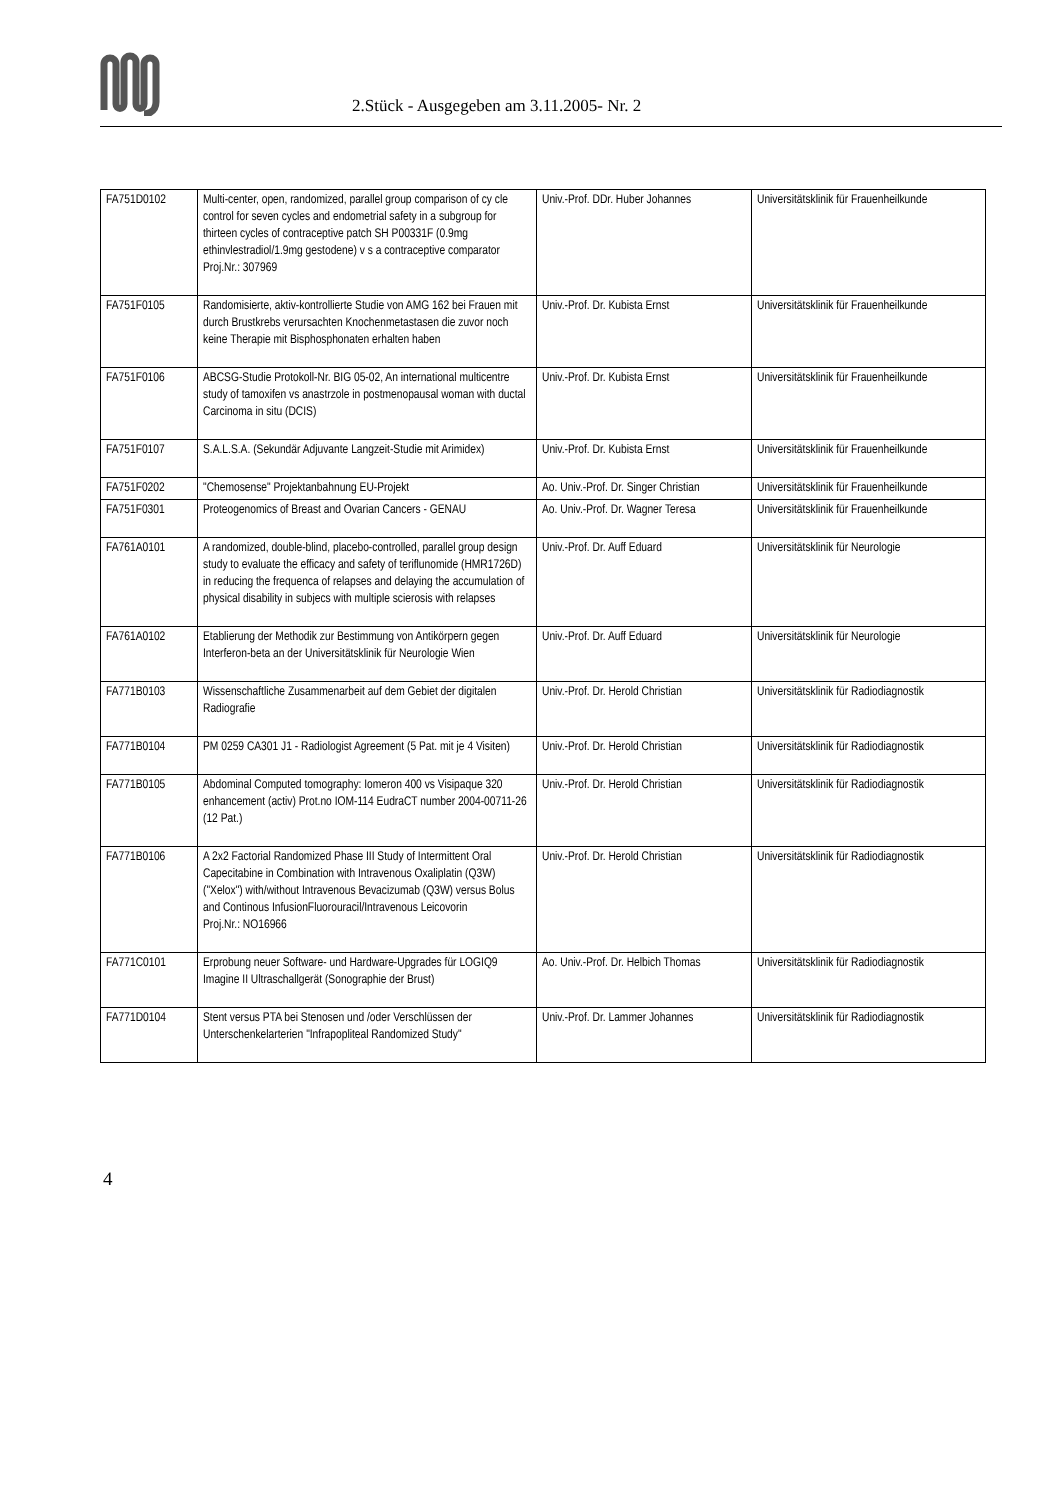2.Stück - Ausgegeben am 3.11.2005- Nr. 2
| FA751D0102 | Multi-center, open, randomized, parallel group comparison of cy cle control for seven cycles and endometrial safety in a subgroup for thirteen cycles of contraceptive patch SH P00331F (0.9mg ethinvlestradiol/1.9mg gestodene) v s a contraceptive comparator Proj.Nr.: 307969 | Univ.-Prof. DDr. Huber Johannes | Universitätsklinik für Frauenheilkunde |
| FA751F0105 | Randomisierte, aktiv-kontrollierte Studie von AMG 162 bei Frauen mit durch Brustkrebs verursachten Knochenmetastasen die zuvor noch keine Therapie mit Bisphosphonaten erhalten haben | Univ.-Prof. Dr. Kubista Ernst | Universitätsklinik für Frauenheilkunde |
| FA751F0106 | ABCSG-Studie Protokoll-Nr. BIG 05-02, An international multicentre study of tamoxifen vs anastrzole in postmenopausal woman with ductal Carcinoma in situ (DCIS) | Univ.-Prof. Dr. Kubista Ernst | Universitätsklinik für Frauenheilkunde |
| FA751F0107 | S.A.L.S.A. (Sekundär Adjuvante Langzeit-Studie mit Arimidex) | Univ.-Prof. Dr. Kubista Ernst | Universitätsklinik für Frauenheilkunde |
| FA751F0202 | "Chemosense" Projektanbahnung EU-Projekt | Ao. Univ.-Prof. Dr. Singer Christian | Universitätsklinik für Frauenheilkunde |
| FA751F0301 | Proteogenomics of Breast and Ovarian Cancers - GENAU | Ao. Univ.-Prof. Dr. Wagner Teresa | Universitätsklinik für Frauenheilkunde |
| FA761A0101 | A randomized, double-blind, placebo-controlled, parallel group design study to evaluate the efficacy and safety of teriflunomide (HMR1726D) in reducing the frequenca of relapses and delaying the accumulation of physical disability in subjecs with multiple scierosis with relapses | Univ.-Prof. Dr. Auff Eduard | Universitätsklinik für Neurologie |
| FA761A0102 | Etablierung der Methodik zur Bestimmung von Antikörpern gegen Interferon-beta an der Universitätsklinik für Neurologie Wien | Univ.-Prof. Dr. Auff Eduard | Universitätsklinik für Neurologie |
| FA771B0103 | Wissenschaftliche Zusammenarbeit auf dem Gebiet der digitalen Radiografie | Univ.-Prof. Dr. Herold Christian | Universitätsklinik für Radiodiagnostik |
| FA771B0104 | PM 0259 CA301 J1 - Radiologist Agreement (5 Pat. mit je 4 Visiten) | Univ.-Prof. Dr. Herold Christian | Universitätsklinik für Radiodiagnostik |
| FA771B0105 | Abdominal Computed tomography: Iomeron 400 vs Visipaque 320 enhancement (activ) Prot.no IOM-114 EudraCT number 2004-00711-26 (12 Pat.) | Univ.-Prof. Dr. Herold Christian | Universitätsklinik für Radiodiagnostik |
| FA771B0106 | A 2x2 Factorial Randomized Phase III Study of Intermittent Oral Capecitabine in Combination with Intravenous Oxaliplatin (Q3W) ("Xelox") with/without Intravenous Bevacizumab (Q3W) versus Bolus and Continous InfusionFluorouracil/Intravenous Leicovorin Proj.Nr.: NO16966 | Univ.-Prof. Dr. Herold Christian | Universitätsklinik für Radiodiagnostik |
| FA771C0101 | Erprobung neuer Software- und Hardware-Upgrades für LOGIQ9 Imagine II Ultraschallgerät (Sonographie der Brust) | Ao. Univ.-Prof. Dr. Helbich Thomas | Universitätsklinik für Radiodiagnostik |
| FA771D0104 | Stent versus PTA bei Stenosen und /oder Verschlüssen der Unterschenkelarterien "Infrapopliteal Randomized Study" | Univ.-Prof. Dr. Lammer Johannes | Universitätsklinik für Radiodiagnostik |
4